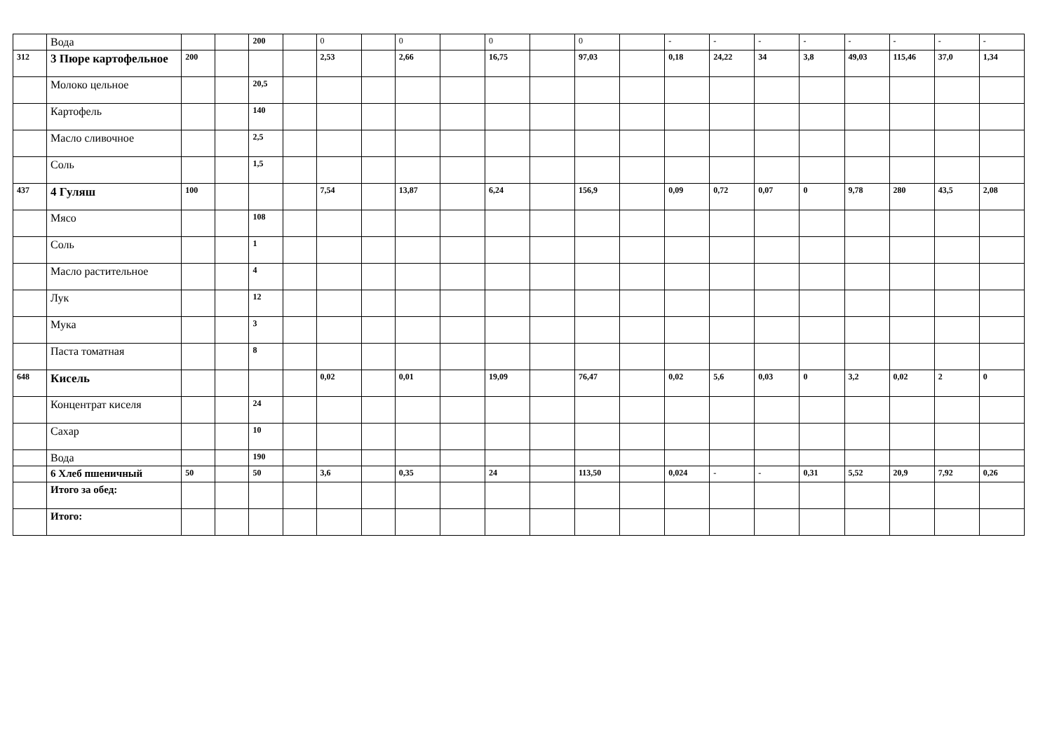| | Вода | | | 200 | | 0 | | 0 | | 0 | | 0 | | - | - | - | - | - | - | - | - |
| 312 | 3 Пюре картофельное | 200 | | | | 2,53 | | 2,66 | | 16,75 | | 97,03 | | 0,18 | 24,22 | 34 | 3,8 | 49,03 | 115,46 | 37,0 | 1,34 |
| | Молоко цельное | | | 20,5 | | | | | | | | | | | | | | | | | |
| | Картофель | | | 140 | | | | | | | | | | | | | | | | | |
| | Масло сливочное | | | 2,5 | | | | | | | | | | | | | | | | | |
| | Соль | | | 1,5 | | | | | | | | | | | | | | | | | |
| 437 | 4 Гуляш | 100 | | | | 7,54 | | 13,87 | | 6,24 | | 156,9 | | 0,09 | 0,72 | 0,07 | 0 | 9,78 | 280 | 43,5 | 2,08 |
| | Мясо | | | 108 | | | | | | | | | | | | | | | | | |
| | Соль | | | 1 | | | | | | | | | | | | | | | | | |
| | Масло растительное | | | 4 | | | | | | | | | | | | | | | | | |
| | Лук | | | 12 | | | | | | | | | | | | | | | | | |
| | Мука | | | 3 | | | | | | | | | | | | | | | | | |
| | Паста томатная | | | 8 | | | | | | | | | | | | | | | | | |
| 648 | Кисель | | | | | 0,02 | | 0,01 | | 19,09 | | 76,47 | | 0,02 | 5,6 | 0,03 | 0 | 3,2 | 0,02 | 2 | 0 |
| | Концентрат киселя | | | 24 | | | | | | | | | | | | | | | | | |
| | Сахар | | | 10 | | | | | | | | | | | | | | | | | |
| | Вода | | | 190 | | | | | | | | | | | | | | | | | |
| | 6 Хлеб пшеничный | 50 | | 50 | | 3,6 | | 0,35 | | 24 | | 113,50 | | 0,024 | - | - | 0,31 | 5,52 | 20,9 | 7,92 | 0,26 |
| | Итого за обед: | | | | | | | | | | | | | | | | | | | | |
| | Итого: | | | | | | | | | | | | | | | | | | | | |